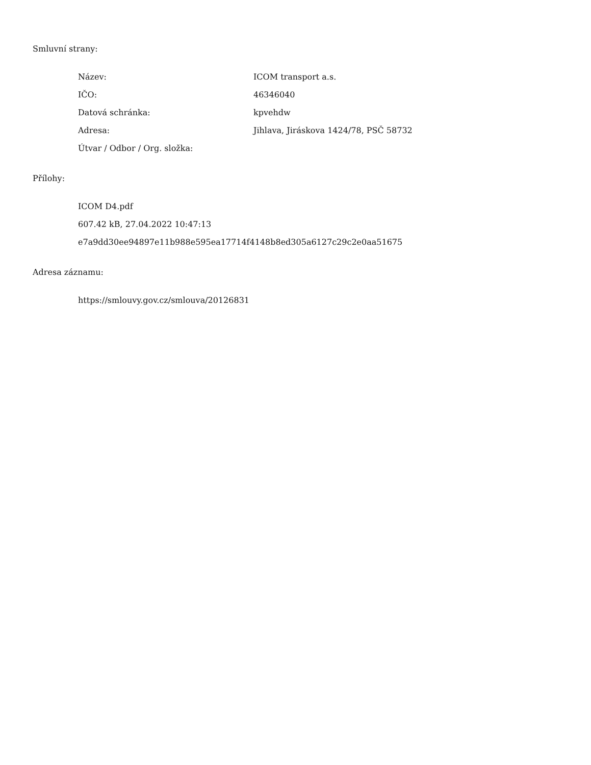Smluvní strany:
| Název: | ICOM transport a.s. |
| IČO: | 46346040 |
| Datová schránka: | kpvehdw |
| Adresa: | Jihlava, Jiráskova 1424/78, PSČ 58732 |
| Útvar / Odbor / Org. složka: | |
Přílohy:
ICOM D4.pdf
607.42 kB, 27.04.2022 10:47:13
e7a9dd30ee94897e11b988e595ea17714f4148b8ed305a6127c29c2e0aa51675
Adresa záznamu:
https://smlouvy.gov.cz/smlouva/20126831